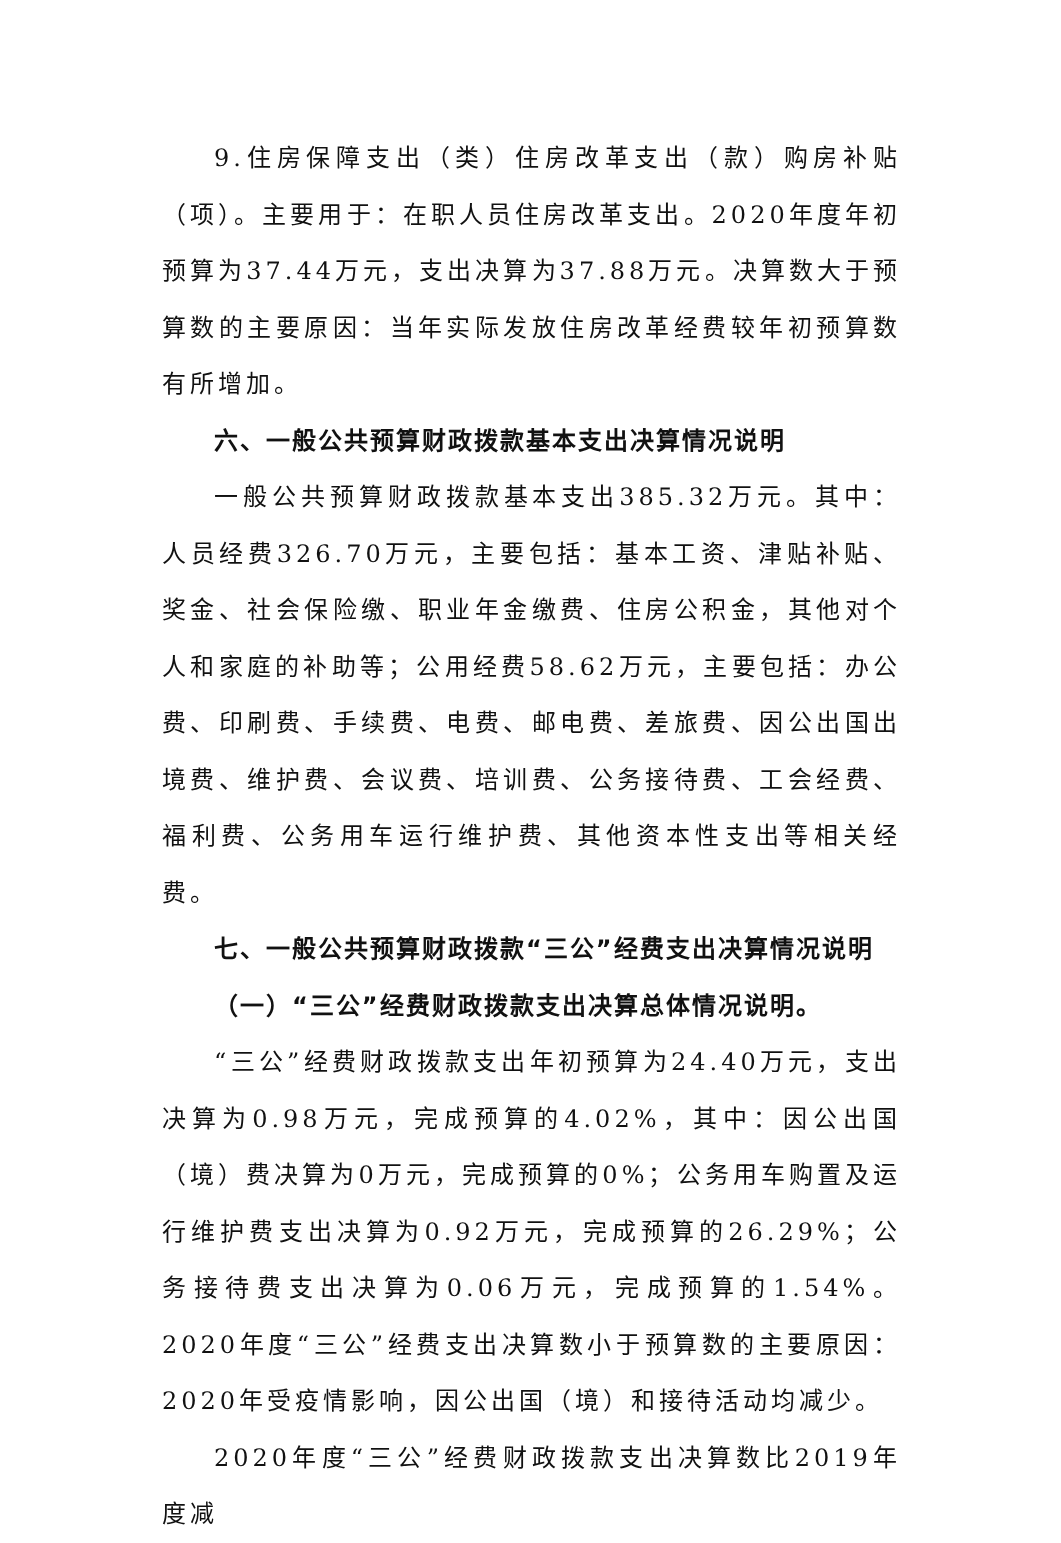9.住房保障支出（类）住房改革支出（款）购房补贴（项）。主要用于：在职人员住房改革支出。2020年度年初预算为37.44万元，支出决算为37.88万元。决算数大于预算数的主要原因：当年实际发放住房改革经费较年初预算数有所增加。
六、一般公共预算财政拨款基本支出决算情况说明
一般公共预算财政拨款基本支出385.32万元。其中：人员经费326.70万元，主要包括：基本工资、津贴补贴、奖金、社会保险缴、职业年金缴费、住房公积金，其他对个人和家庭的补助等；公用经费58.62万元，主要包括：办公费、印刷费、手续费、电费、邮电费、差旅费、因公出国出境费、维护费、会议费、培训费、公务接待费、工会经费、福利费、公务用车运行维护费、其他资本性支出等相关经费。
七、一般公共预算财政拨款“三公”经费支出决算情况说明
（一）“三公”经费财政拨款支出决算总体情况说明。
“三公”经费财政拨款支出年初预算为24.40万元，支出决算为0.98万元，完成预算的4.02%，其中：因公出国（境）费决算为0万元，完成预算的0%；公务用车购置及运行维护费支出决算为0.92万元，完成预算的26.29%；公务接待费支出决算为0.06万元，完成预算的1.54%。2020年度“三公”经费支出决算数小于预算数的主要原因：2020年受疫情影响，因公出国（境）和接待活动均减少。
2020年度“三公”经费财政拨款支出决算数比2019年度减